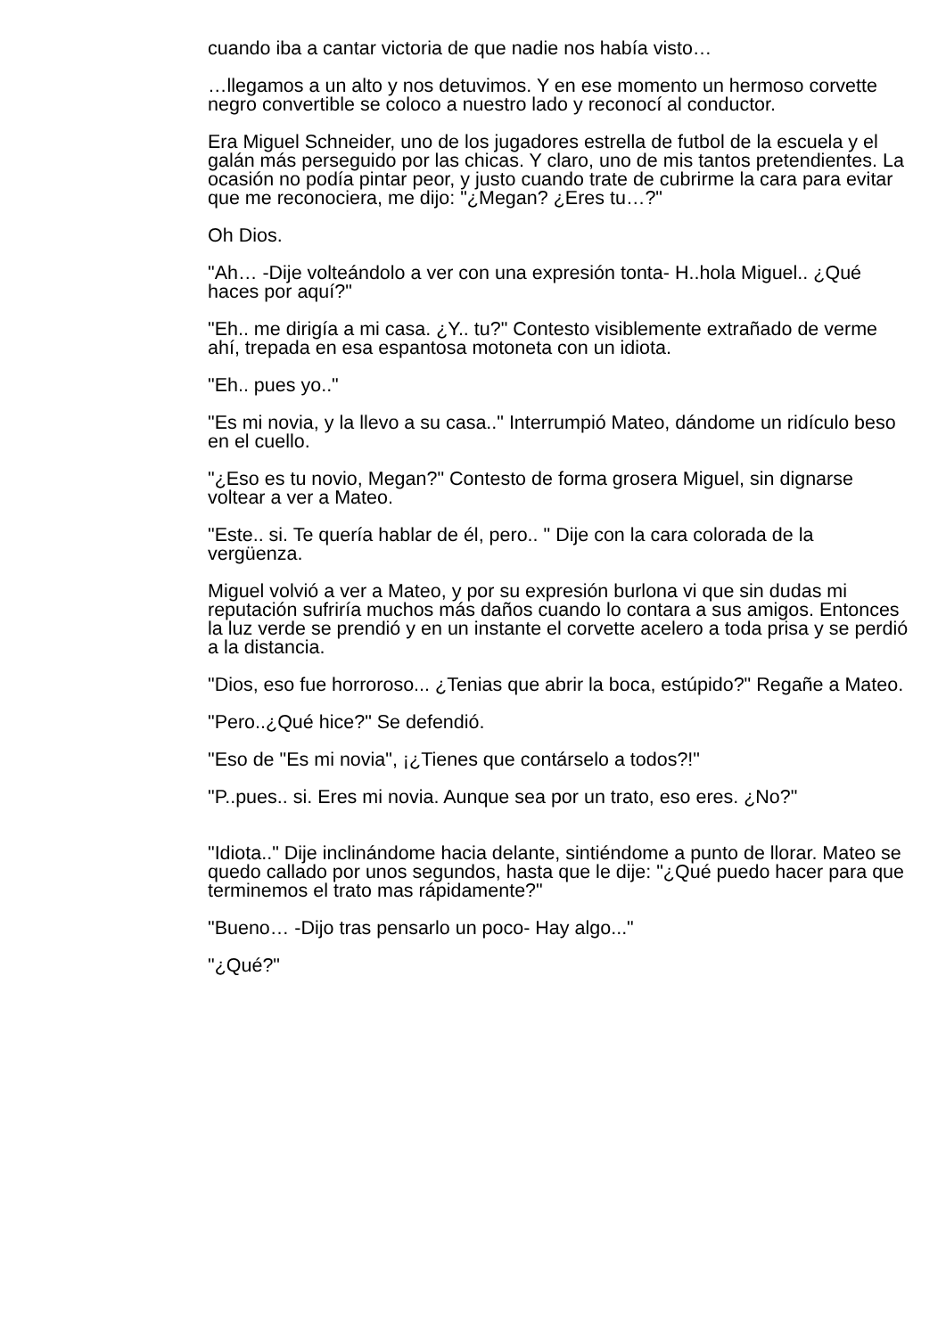cuando iba a cantar victoria de que nadie nos había visto…
…llegamos a un alto y nos detuvimos. Y en ese momento un hermoso corvette negro convertible se coloco a nuestro lado y reconocí al conductor.
Era Miguel Schneider, uno de los jugadores estrella de futbol de la escuela y el galán más perseguido por las chicas. Y claro, uno de mis tantos pretendientes. La ocasión no podía pintar peor, y justo cuando trate de cubrirme la cara para evitar que me reconociera, me dijo: "¿Megan? ¿Eres tu…?"
Oh Dios.
"Ah… -Dije volteándolo a ver con una expresión tonta- H..hola Miguel.. ¿Qué haces por aquí?"
"Eh.. me dirigía a mi casa. ¿Y.. tu?" Contesto visiblemente extrañado de verme ahí, trepada en esa espantosa motoneta con un idiota.
"Eh.. pues yo.."
"Es mi novia, y la llevo a su casa.." Interrumpió Mateo, dándome un ridículo beso en el cuello.
"¿Eso es tu novio, Megan?" Contesto de forma grosera Miguel, sin dignarse voltear a ver a Mateo.
"Este.. si. Te quería hablar de él, pero.. " Dije con la cara colorada de la vergüenza.
Miguel volvió a ver a Mateo, y por su expresión burlona vi que sin dudas mi reputación sufriría muchos más daños cuando lo contara a sus amigos. Entonces la luz verde se prendió y en un instante el corvette acelero a toda prisa y se perdió a la distancia.
"Dios, eso fue horroroso... ¿Tenias que abrir la boca, estúpido?" Regañe a Mateo.
"Pero..¿Qué hice?" Se defendió.
"Eso de "Es mi novia", ¡¿Tienes que contárselo a todos?!"
"P..pues.. si. Eres mi novia. Aunque sea por un trato, eso eres. ¿No?"
"Idiota.." Dije inclinándome hacia delante, sintiéndome a punto de llorar. Mateo se quedo callado por unos segundos, hasta que le dije: "¿Qué puedo hacer para que terminemos el trato mas rápidamente?"
"Bueno… -Dijo tras pensarlo un poco- Hay algo..."
"¿Qué?"